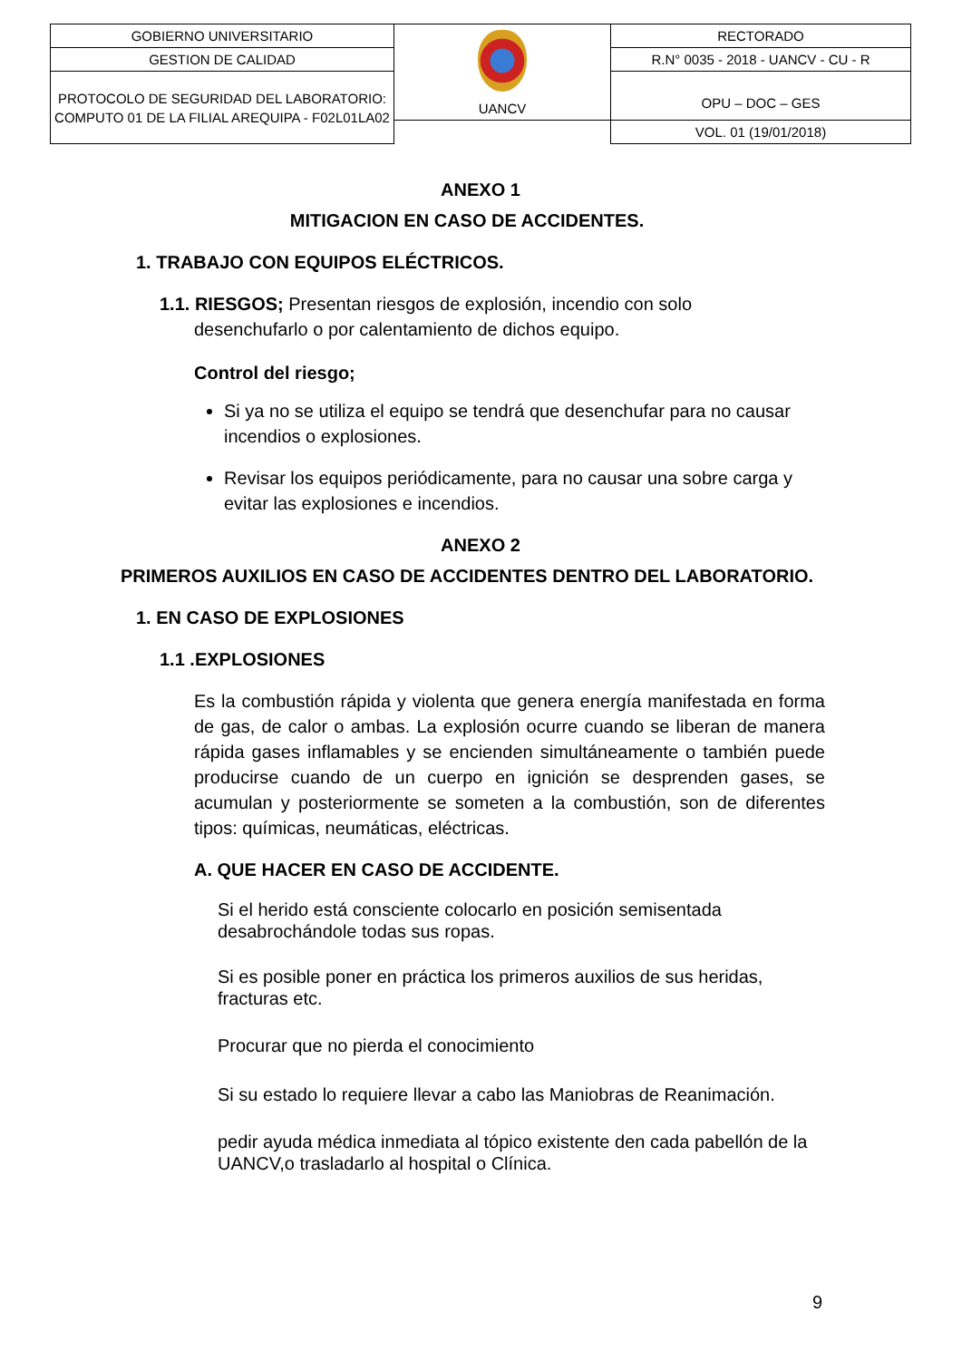| GOBIERNO UNIVERSITARIO | UANCV | RECTORADO |
| GESTION DE CALIDAD | | R.N° 0035 - 2018 - UANCV - CU - R |
| PROTOCOLO DE SEGURIDAD DEL LABORATORIO: COMPUTO 01 DE LA FILIAL AREQUIPA - F02L01LA02 | | OPU – DOC – GES |
| | | VOL. 01 (19/01/2018) |
ANEXO 1
MITIGACION EN CASO DE ACCIDENTES.
1. TRABAJO CON EQUIPOS ELÉCTRICOS.
1.1. RIESGOS; Presentan riesgos de explosión, incendio con solo
desenchufarlo o por calentamiento de dichos equipo.
Control del riesgo;
Si ya no se utiliza el equipo se tendrá que desenchufar para no causar incendios o explosiones.
Revisar los equipos periódicamente, para no causar una sobre carga y evitar las explosiones e incendios.
ANEXO 2
PRIMEROS AUXILIOS EN CASO DE ACCIDENTES DENTRO DEL LABORATORIO.
1. EN CASO DE EXPLOSIONES
1.1 .EXPLOSIONES
Es la combustión rápida y violenta que genera energía manifestada en forma de gas, de calor o ambas. La explosión ocurre cuando se liberan de manera rápida gases inflamables y se encienden simultáneamente o también puede producirse cuando de un cuerpo en ignición se desprenden gases, se acumulan y posteriormente se someten a la combustión, son de diferentes tipos: químicas, neumáticas, eléctricas.
A. QUE HACER EN CASO DE ACCIDENTE.
Si el herido está consciente colocarlo en posición semisentada desabrochándole todas sus ropas.
Si es posible poner en práctica los primeros auxilios de sus heridas, fracturas etc.
Procurar que no pierda el conocimiento
Si su estado lo requiere llevar a cabo las Maniobras de Reanimación.
pedir ayuda médica inmediata al tópico existente den cada pabellón de la UANCV,o trasladarlo al hospital o Clínica.
9